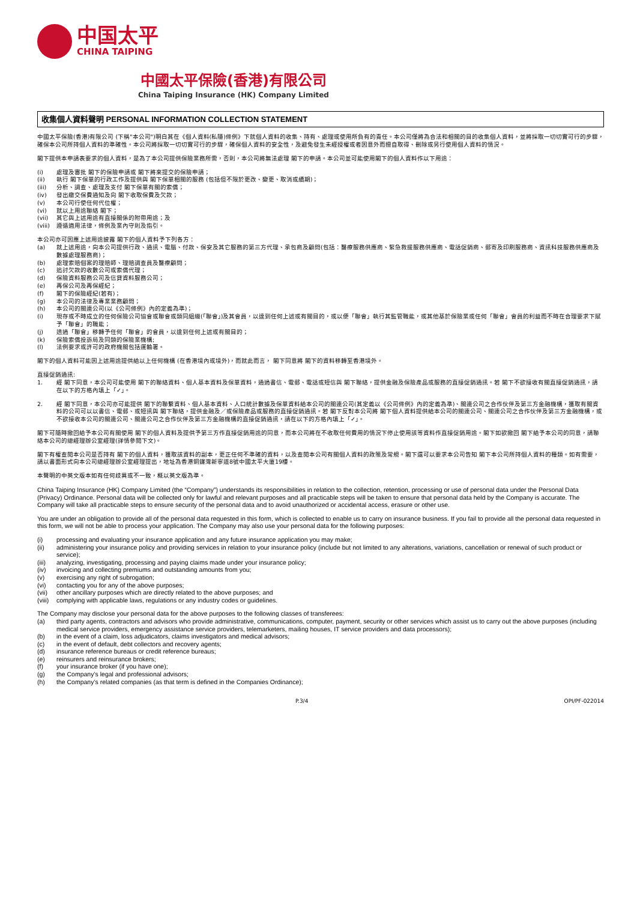中国太平
CHINA TAIPING
中國太平保險(香港)有限公司
China Taiping Insurance (HK) Company Limited
收集個人資料聲明 PERSONAL INFORMATION COLLECTION STATEMENT
中國太平保險(香港)有限公司 (下稱"本公司")明白其在《個人資料(私隱)條例》下就個人資料的收集、持有、處理或使用所負有的責任。本公司僅將為合法和相關的目的收集個人資料，並將採取一切切實可行的步驟，確保本公司所持個人資料的準確性。本公司將採取一切切實可行的步驟，確保個人資料的安全性，及避免發生未經授權或者因意外而擅自取得、刪除或另行使用個人資料的情況。
閣下提供本申請表要求的個人資料，是為了本公司提供保險業務所需，否則，本公司將無法處理 閣下的申請。本公司並可能使用閣下的個人資料作以下用途：
(i) 處理及審批 閣下的保險申請或 閣下將來提交的保險申請；
(ii) 執行 閣下保單的行政工作及提供與 閣下保單相關的服務 (包括但不限於更改、變更、取消或續期)；
(iii) 分析、調查、處理及支付 閣下保單有關的索償；
(iv) 發出繳交保費通知及向 閣下收取保費及欠款；
(v) 本公司行使任何代位權；
(vi) 就以上用途聯絡 閣下；
(vii) 其它與上述用途有直接關係的附帶用途；及
(viii) 遵循適用法律，條例及業內守則及指引。
本公司亦可因應上述用途披露 閣下的個人資料予下列各方：
(a) 就上述用途，向本公司提供行政、通訊、電腦、付款、保安及其它服務的第三方代理、承包商及顧問(包括：醫療服務供應商、緊急救援服務供應商、電話促銷商、郵寄及印刷服務商、資訊科技服務供應商及數據處理服務商)；
(b) 處理索賠個案的理賠師、理賠調查員及醫療顧問；
(c) 追討欠款的收數公司或索償代理；
(d) 保險資料服務公司及信貸資料服務公司；
(e) 再保公司及再保經紀；
(f) 閣下的保險經紀(若有)；
(g) 本公司的法律及專業業務顧問；
(h) 本公司的關連公司(以《公司條例》內的定義為準)；
(i) 現存或不時成立的任何保險公司協會或聯會或類同組織(「聯會」)及其會員，以達到任何上述或有關目的，或以便「聯會」執行其監管職能，或其他基於保險業或任何「聯會」會員的利益而不時在合理要求下賦予「聯會」的職能；
(j) 透過「聯會」移轉予任何「聯會」的會員，以達到任何上述或有關目的；
(k) 保險索償投訴局及同類的保險業機構;
(l) 法例要求或許可的政府機關包括運輸署。
閣下的個人資料可能因上述用途提供給以上任何機構 (在香港境內或境外)，而就此而言， 閣下同意將 閣下的資料移轉至香港境外。
直接促銷通訊:
1. 經 閣下同意，本公司可能使用 閣下的聯絡資料、個人基本資料及保單資料，通過書信、電郵、電話或短信與 閣下聯絡，提供金融及保險產品或服務的直接促銷通訊。若 閣下不欲接收有關直接促銷通訊，請在以下的方格內填上「✓」。
2. 經 閣下同意，本公司亦可能提供 閣下的聯繫資料、個人基本資料、人口統計數據及保單資料給本公司的關連公司(其定義以《公司條例》內的定義為準)、關連公司之合作伙伴及第三方金融機構，獲取有關資料的公司可以以書信、電郵、或短訊與 閣下聯絡，提供金融及／或保險產品或服務的直接促銷通訊。若 閣下反對本公司將 閣下個人資料提供給本公司的關連公司、關連公司之合作伙伴及第三方金融機構，或不欲接收本公司的關連公司、關連公司之合作伙伴及第三方金融機構的直接促銷通訊，請在以下的方格內填上「✓」。
閣下可隨時撤回給予本公司有關使用 閣下的個人資料及提供予第三方作直接促銷用途的同意，而本公司將在不收取任何費用的情況下停止使用該等資料作直接促銷用途。閣下如欲撤回 閣下給予本公司的同意，請聯絡本公司的總經理辦公室經理(詳情參閱下文)。
閣下有權查閱本公司是否持有 閣下的個人資料，獲取該資料的副本，更正任何不準確的資料，以及查閱本公司有關個人資料的政策及常規。閣下還可以要求本公司告知 閣下本公司所持個人資料的種類。如有需要，請以書面形式向本公司總經理辦公室經理提出，地址為香港銅鑼灣新寧道8號中國太平大廈19樓。
本聲明的中英文版本如有任何歧異或不一致，概以英文版為準。
China Taiping Insurance (HK) Company Limited (the “Company”) understands its responsibilities in relation to the collection, retention, processing or use of personal data under the Personal Data (Privacy) Ordinance. Personal data will be collected only for lawful and relevant purposes and all practicable steps will be taken to ensure that personal data held by the Company is accurate. The Company will take all practicable steps to ensure security of the personal data and to avoid unauthorized or accidental access, erasure or other use.
You are under an obligation to provide all of the personal data requested in this form, which is collected to enable us to carry on insurance business. If you fail to provide all the personal data requested in this form, we will not be able to process your application. The Company may also use your personal data for the following purposes:
(i) processing and evaluating your insurance application and any future insurance application you may make;
(ii) administering your insurance policy and providing services in relation to your insurance policy (include but not limited to any alterations, variations, cancellation or renewal of such product or service);
(iii) analyzing, investigating, processing and paying claims made under your insurance policy;
(iv) invoicing and collecting premiums and outstanding amounts from you;
(v) exercising any right of subrogation;
(vi) contacting you for any of the above purposes;
(vii) other ancillary purposes which are directly related to the above purposes; and
(viii) complying with applicable laws, regulations or any industry codes or guidelines.
The Company may disclose your personal data for the above purposes to the following classes of transferees:
(a) third party agents, contractors and advisors who provide administrative, communications, computer, payment, security or other services which assist us to carry out the above purposes (including medical service providers, emergency assistance service providers, telemarketers, mailing houses, IT service providers and data processors);
(b) in the event of a claim, loss adjudicators, claims investigators and medical advisors;
(c) in the event of default, debt collectors and recovery agents;
(d) insurance reference bureaus or credit reference bureaus;
(e) reinsurers and reinsurance brokers;
(f) your insurance broker (if you have one);
(g) the Company’s legal and professional advisors;
(h) the Company’s related companies (as that term is defined in the Companies Ordinance);
P.3/4 OPI/PF-022014